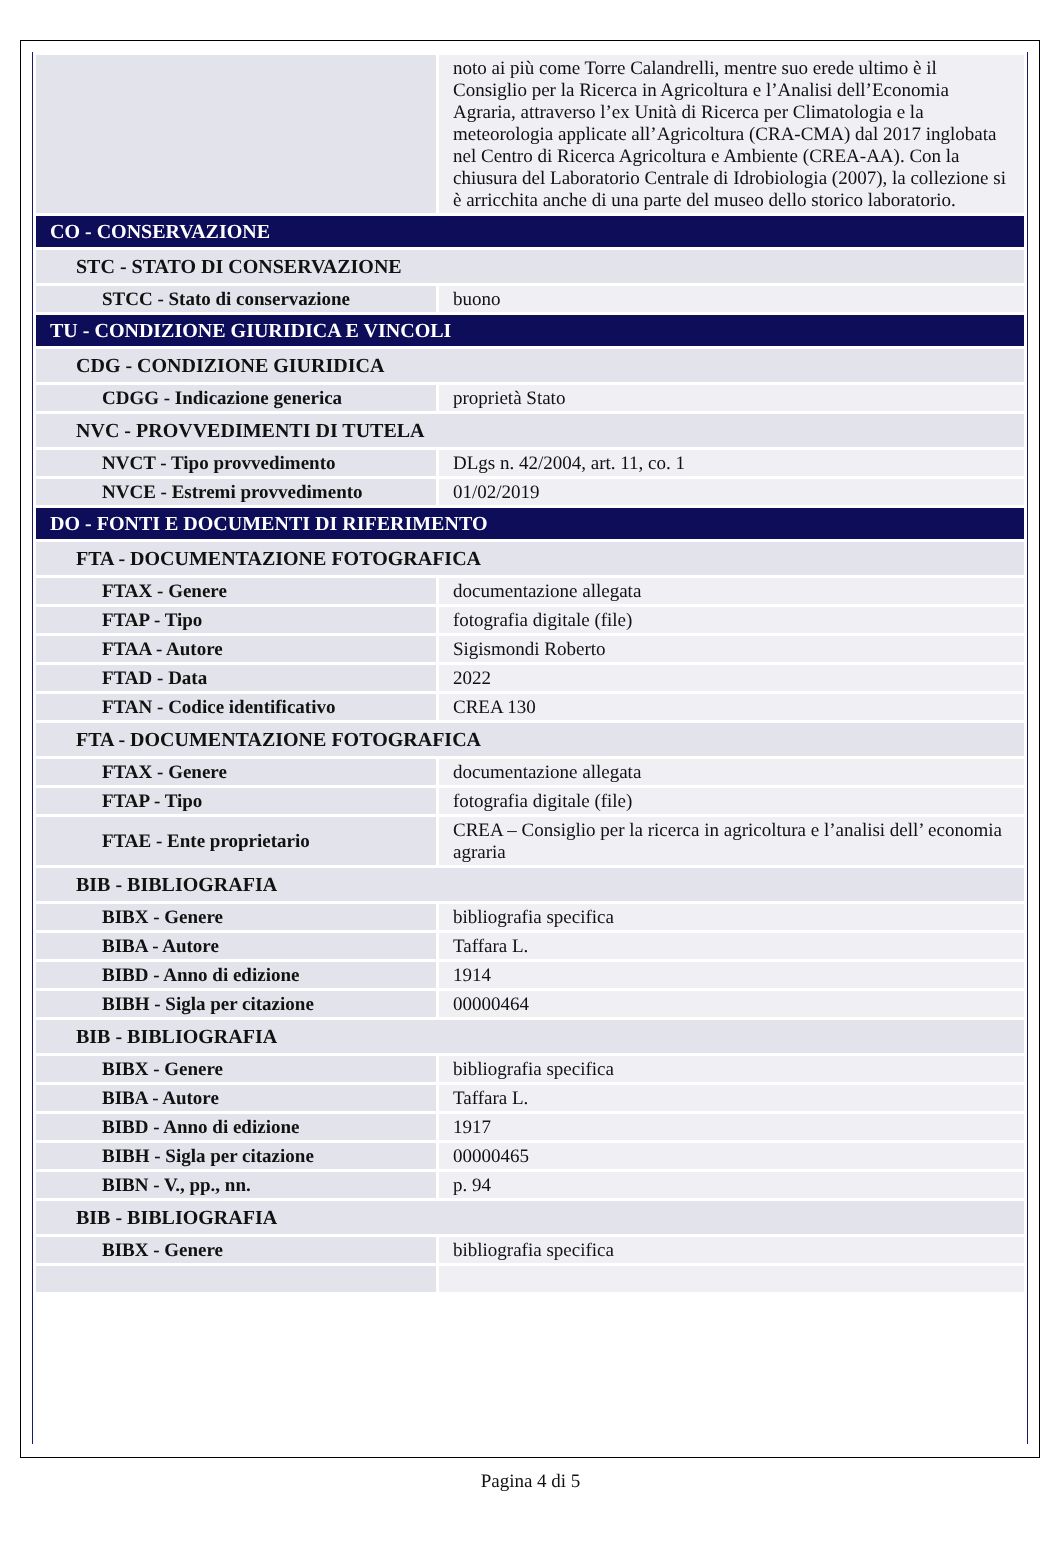| | noto ai più come Torre Calandrelli, mentre suo erede ultimo è il Consiglio per la Ricerca in Agricoltura e l’Analisi dell’Economia Agraria, attraverso l’ex Unità di Ricerca per Climatologia e la meteorologia applicate all’Agricoltura (CRA-CMA) dal 2017 inglobata nel Centro di Ricerca Agricoltura e Ambiente (CREA-AA). Con la chiusura del Laboratorio Centrale di Idrobiologia (2007), la collezione si è arricchita anche di una parte del museo dello storico laboratorio. |
| CO - CONSERVAZIONE | |
| STC - STATO DI CONSERVAZIONE | |
| STCC - Stato di conservazione | buono |
| TU - CONDIZIONE GIURIDICA E VINCOLI | |
| CDG - CONDIZIONE GIURIDICA | |
| CDGG - Indicazione generica | proprietà Stato |
| NVC - PROVVEDIMENTI DI TUTELA | |
| NVCT - Tipo provvedimento | DLgs n. 42/2004, art. 11, co. 1 |
| NVCE - Estremi provvedimento | 01/02/2019 |
| DO - FONTI E DOCUMENTI DI RIFERIMENTO | |
| FTA - DOCUMENTAZIONE FOTOGRAFICA | |
| FTAX - Genere | documentazione allegata |
| FTAP - Tipo | fotografia digitale (file) |
| FTAA - Autore | Sigismondi Roberto |
| FTAD - Data | 2022 |
| FTAN - Codice identificativo | CREA 130 |
| FTA - DOCUMENTAZIONE FOTOGRAFICA | |
| FTAX - Genere | documentazione allegata |
| FTAP - Tipo | fotografia digitale (file) |
| FTAE - Ente proprietario | CREA – Consiglio per la ricerca in agricoltura e l’analisi dell’ economia agraria |
| BIB - BIBLIOGRAFIA | |
| BIBX - Genere | bibliografia specifica |
| BIBA - Autore | Taffara L. |
| BIBD - Anno di edizione | 1914 |
| BIBH - Sigla per citazione | 00000464 |
| BIB - BIBLIOGRAFIA | |
| BIBX - Genere | bibliografia specifica |
| BIBA - Autore | Taffara L. |
| BIBD - Anno di edizione | 1917 |
| BIBH - Sigla per citazione | 00000465 |
| BIBN - V., pp., nn. | p. 94 |
| BIB - BIBLIOGRAFIA | |
| BIBX - Genere | bibliografia specifica |
Pagina 4 di 5